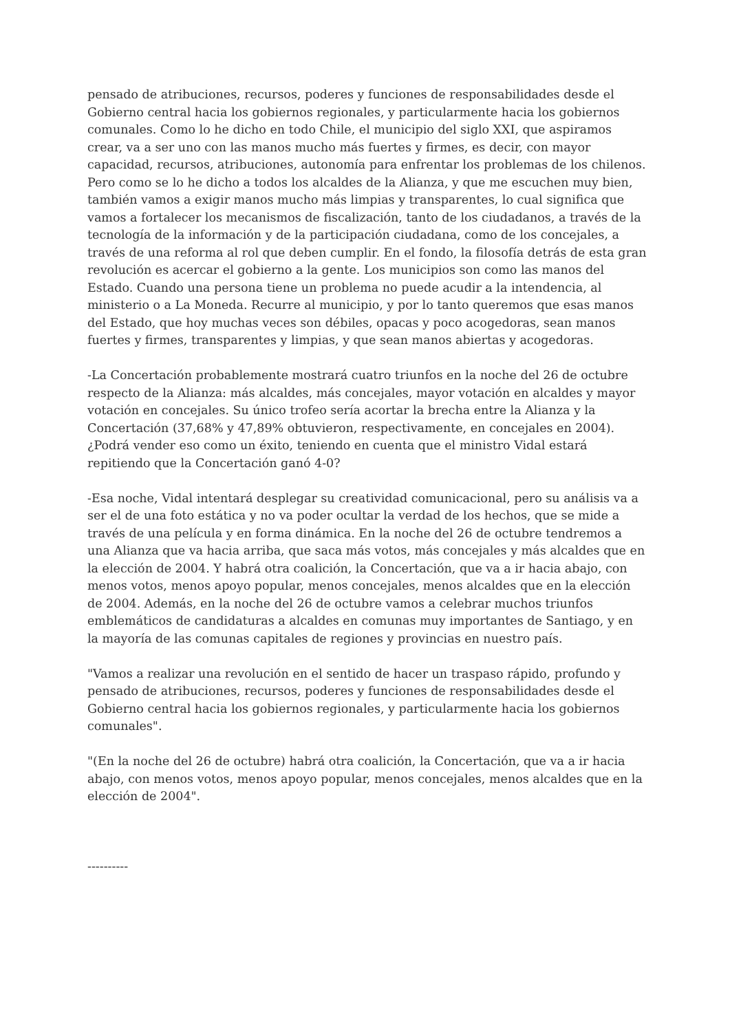pensado de atribuciones, recursos, poderes y funciones de responsabilidades desde el Gobierno central hacia los gobiernos regionales, y particularmente hacia los gobiernos comunales. Como lo he dicho en todo Chile, el municipio del siglo XXI, que aspiramos crear, va a ser uno con las manos mucho más fuertes y firmes, es decir, con mayor capacidad, recursos, atribuciones, autonomía para enfrentar los problemas de los chilenos. Pero como se lo he dicho a todos los alcaldes de la Alianza, y que me escuchen muy bien, también vamos a exigir manos mucho más limpias y transparentes, lo cual significa que vamos a fortalecer los mecanismos de fiscalización, tanto de los ciudadanos, a través de la tecnología de la información y de la participación ciudadana, como de los concejales, a través de una reforma al rol que deben cumplir. En el fondo, la filosofía detrás de esta gran revolución es acercar el gobierno a la gente. Los municipios son como las manos del Estado. Cuando una persona tiene un problema no puede acudir a la intendencia, al ministerio o a La Moneda. Recurre al municipio, y por lo tanto queremos que esas manos del Estado, que hoy muchas veces son débiles, opacas y poco acogedoras, sean manos fuertes y firmes, transparentes y limpias, y que sean manos abiertas y acogedoras.
-La Concertación probablemente mostrará cuatro triunfos en la noche del 26 de octubre respecto de la Alianza: más alcaldes, más concejales, mayor votación en alcaldes y mayor votación en concejales. Su único trofeo sería acortar la brecha entre la Alianza y la Concertación (37,68% y 47,89% obtuvieron, respectivamente, en concejales en 2004). ¿Podrá vender eso como un éxito, teniendo en cuenta que el ministro Vidal estará repitiendo que la Concertación ganó 4-0?
-Esa noche, Vidal intentará desplegar su creatividad comunicacional, pero su análisis va a ser el de una foto estática y no va poder ocultar la verdad de los hechos, que se mide a través de una película y en forma dinámica. En la noche del 26 de octubre tendremos a una Alianza que va hacia arriba, que saca más votos, más concejales y más alcaldes que en la elección de 2004. Y habrá otra coalición, la Concertación, que va a ir hacia abajo, con menos votos, menos apoyo popular, menos concejales, menos alcaldes que en la elección de 2004. Además, en la noche del 26 de octubre vamos a celebrar muchos triunfos emblemáticos de candidaturas a alcaldes en comunas muy importantes de Santiago, y en la mayoría de las comunas capitales de regiones y provincias en nuestro país.
"Vamos a realizar una revolución en el sentido de hacer un traspaso rápido, profundo y pensado de atribuciones, recursos, poderes y funciones de responsabilidades desde el Gobierno central hacia los gobiernos regionales, y particularmente hacia los gobiernos comunales".
"(En la noche del 26 de octubre) habrá otra coalición, la Concertación, que va a ir hacia abajo, con menos votos, menos apoyo popular, menos concejales, menos alcaldes que en la elección de 2004".
----------